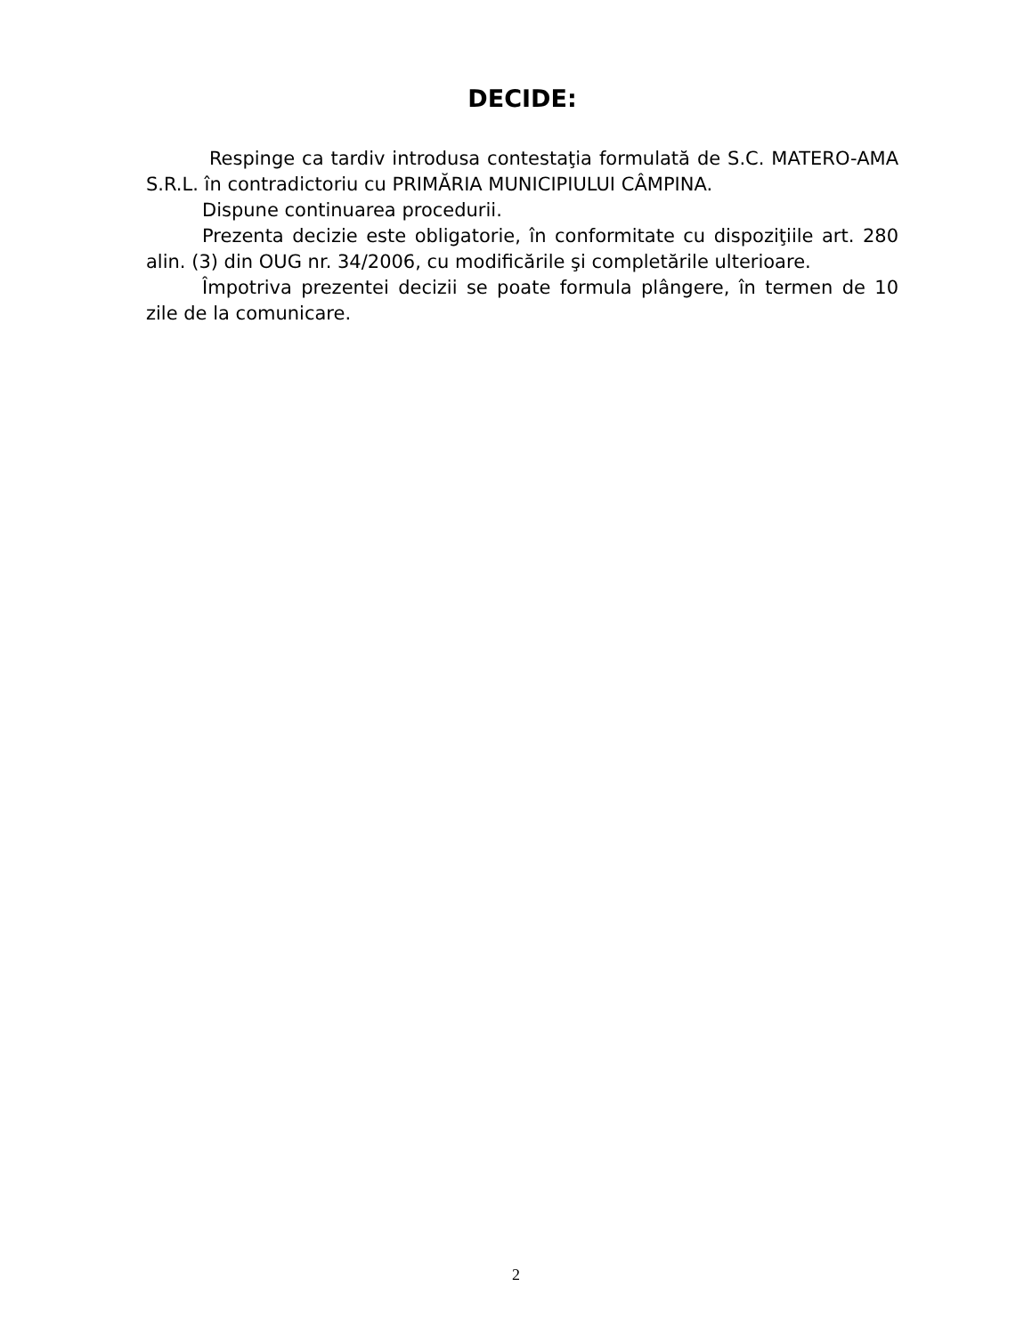DECIDE:
Respinge ca tardiv introdusa contestaţia formulată de S.C. MATERO-AMA S.R.L. în contradictoriu cu PRIMĂRIA MUNICIPIULUI CÂMPINA.
Dispune continuarea procedurii.
Prezenta decizie este obligatorie, în conformitate cu dispoziţiile art. 280 alin. (3) din OUG nr. 34/2006, cu modificările şi completările ulterioare.
Împotriva prezentei decizii se poate formula plângere, în termen de 10 zile de la comunicare.
2